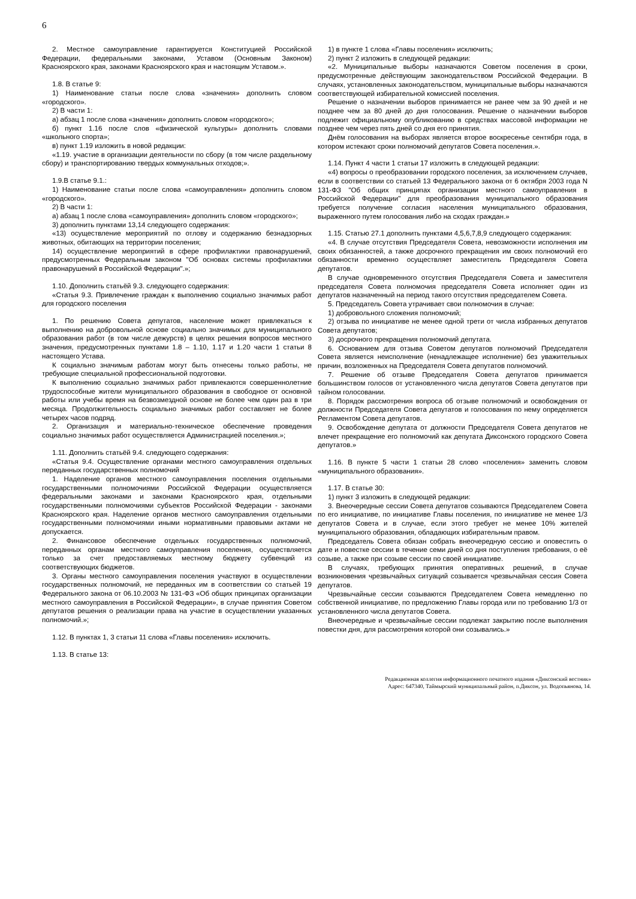6
2. Местное самоуправление гарантируется Конституцией Российской Федерации, федеральными законами, Уставом (Основным Законом) Красноярского края, законами Красноярского края и настоящим Уставом.».
1.8. В статье 9:
1) Наименование статьи после слова «значения» дополнить словом «городского».
2) В части 1:
а) абзац 1 после слова «значения» дополнить словом «городского»;
б) пункт 1.16 после слов «физической культуры» дополнить словами «школьного спорта»;
в) пункт 1.19 изложить в новой редакции:
«1.19. участие в организации деятельности по сбору (в том числе раздельному сбору) и транспортированию твердых коммунальных отходов;».
1.9.В статье 9.1.:
1) Наименование статьи после слова «самоуправления» дополнить словом «городского».
2) В части 1:
а) абзац 1 после слова «самоуправления» дополнить словом «городского»;
3) дополнить пунктами 13,14 следующего содержания:
«13) осуществление мероприятий по отлову и содержанию безнадзорных животных, обитающих на территории поселения;
14) осуществление мероприятий в сфере профилактики правонарушений, предусмотренных Федеральным законом "Об основах системы профилактики правонарушений в Российской Федерации".»;
1.10. Дополнить статьёй 9.3. следующего содержания:
«Статья 9.3. Привлечение граждан к выполнению социально значимых работ для городского поселения
1. По решению Совета депутатов, население может привлекаться к выполнению на добровольной основе социально значимых для муниципального образования работ (в том числе дежурств) в целях решения вопросов местного значения, предусмотренных пунктами 1.8 – 1.10, 1.17 и 1.20 части 1 статьи 8 настоящего Устава.
К социально значимым работам могут быть отнесены только работы, не требующие специальной профессиональной подготовки.
К выполнению социально значимых работ привлекаются совершеннолетние трудоспособные жители муниципального образования в свободное от основной работы или учебы время на безвозмездной основе не более чем один раз в три месяца. Продолжительность социально значимых работ составляет не более четырех часов подряд.
2. Организация и материально-техническое обеспечение проведения социально значимых работ осуществляется Администрацией поселения.»;
1.11. Дополнить статьёй 9.4. следующего содержания:
«Статья 9.4. Осуществление органами местного самоуправления отдельных переданных государственных полномочий
1. Наделение органов местного самоуправления поселения отдельными государственными полномочиями Российской Федерации осуществляется федеральными законами и законами Красноярского края, отдельными государственными полномочиями субъектов Российской Федерации - законами Красноярского края. Наделение органов местного самоуправления отдельными государственными полномочиями иными нормативными правовыми актами не допускается.
2. Финансовое обеспечение отдельных государственных полномочий, переданных органам местного самоуправления поселения, осуществляется только за счет предоставляемых местному бюджету субвенций из соответствующих бюджетов.
3. Органы местного самоуправления поселения участвуют в осуществлении государственных полномочий, не переданных им в соответствии со статьей 19 Федерального закона от 06.10.2003 № 131-ФЗ «Об общих принципах организации местного самоуправления в Российской Федерации», в случае принятия Советом депутатов решения о реализации права на участие в осуществлении указанных полномочий.»;
1.12. В пунктах 1, 3 статьи 11 слова «Главы поселения» исключить.
1.13. В статье 13:
1) в пункте 1 слова «Главы поселения» исключить;
2) пункт 2 изложить в следующей редакции:
«2. Муниципальные выборы назначаются Советом поселения в сроки, предусмотренные действующим законодательством Российской Федерации. В случаях, установленных законодательством, муниципальные выборы назначаются соответствующей избирательной комиссией поселения.
Решение о назначении выборов принимается не ранее чем за 90 дней и не позднее чем за 80 дней до дня голосования. Решение о назначении выборов подлежит официальному опубликованию в средствах массовой информации не позднее чем через пять дней со дня его принятия.
Днём голосования на выборах является второе воскресенье сентября года, в котором истекают сроки полномочий депутатов Совета поселения.».
1.14. Пункт 4 части 1 статьи 17 изложить в следующей редакции:
«4) вопросы о преобразовании городского поселения, за исключением случаев, если в соответствии со статьей 13 Федерального закона от 6 октября 2003 года N 131-ФЗ "Об общих принципах организации местного самоуправления в Российской Федерации" для преобразования муниципального образования требуется получение согласия населения муниципального образования, выраженного путем голосования либо на сходах граждан.»
1.15. Статью 27.1 дополнить пунктами 4,5,6,7,8,9 следующего содержания:
«4. В случае отсутствия Председателя Совета, невозможности исполнения им своих обязанностей, а также досрочного прекращения им своих полномочий его обязанности временно осуществляет заместитель Председателя Совета депутатов.
В случае одновременного отсутствия Председателя Совета и заместителя председателя Совета полномочия председателя Совета исполняет один из депутатов назначенный на период такого отсутствия председателем Совета.
5. Председатель Совета утрачивает свои полномочия в случае:
1) добровольного сложения полномочий;
2) отзыва по инициативе не менее одной трети от числа избранных депутатов Совета депутатов;
3) досрочного прекращения полномочий депутата.
6. Основанием для отзыва Советом депутатов полномочий Председателя Совета является неисполнение (ненадлежащее исполнение) без уважительных причин, возложенных на Председателя Совета депутатов полномочий.
7. Решение об отзыве Председателя Совета депутатов принимается большинством голосов от установленного числа депутатов Совета депутатов при тайном голосовании.
8. Порядок рассмотрения вопроса об отзыве полномочий и освобождения от должности Председателя Совета депутатов и голосования по нему определяется Регламентом Совета депутатов.
9. Освобождение депутата от должности Председателя Совета депутатов не влечет прекращение его полномочий как депутата Диксонского городского Совета депутатов.»
1.16. В пункте 5 части 1 статьи 28 слово «поселения» заменить словом «муниципального образования».
1.17. В статье 30:
1) пункт 3 изложить в следующей редакции:
3. Внеочередные сессии Совета депутатов созываются Председателем Совета по его инициативе, по инициативе Главы поселения, по инициативе не менее 1/3 депутатов Совета и в случае, если этого требует не менее 10% жителей муниципального образования, обладающих избирательным правом.
Председатель Совета обязан собрать внеочередную сессию и оповестить о дате и повестке сессии в течение семи дней со дня поступления требования, о её созыве, а также при созыве сессии по своей инициативе.
В случаях, требующих принятия оперативных решений, в случае возникновения чрезвычайных ситуаций созывается чрезвычайная сессия Совета депутатов.
Чрезвычайные сессии созываются Председателем Совета немедленно по собственной инициативе, по предложению Главы города или по требованию 1/3 от установленного числа депутатов Совета.
Внеочередные и чрезвычайные сессии подлежат закрытию после выполнения повестки дня, для рассмотрения которой они созывались.»
Редакционная коллегия информационного печатного издания «Диксонский вестник»
Адрес: 647340, Таймырский муниципальный район, п.Диксон, ул. Водопьянова, 14.